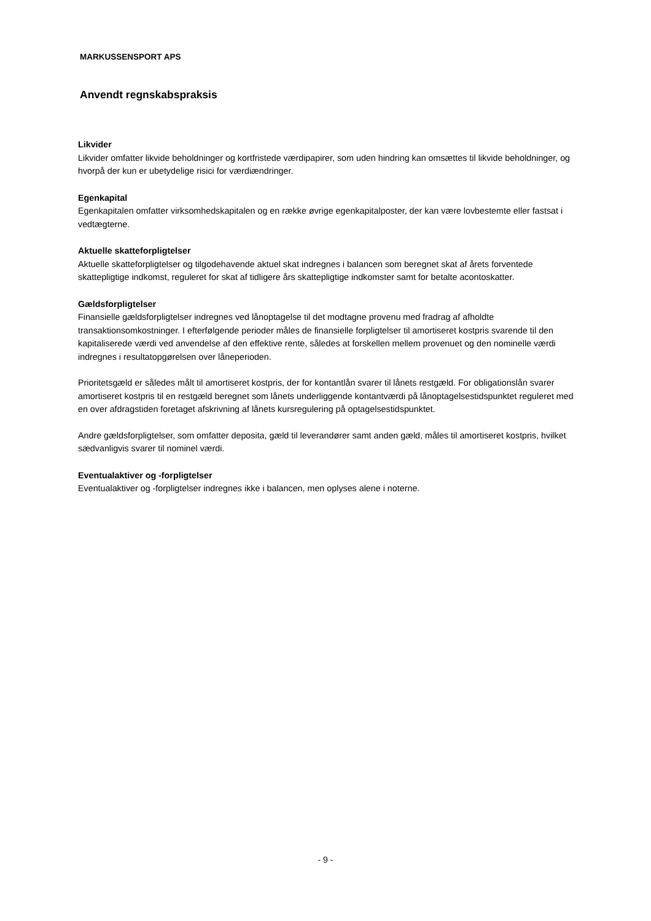MARKUSSENSPORT APS
Anvendt regnskabspraksis
Likvider
Likvider omfatter likvide beholdninger og kortfristede værdipapirer, som uden hindring kan omsættes til likvide beholdninger, og hvorpå der kun er ubetydelige risici for værdiændringer.
Egenkapital
Egenkapitalen omfatter virksomhedskapitalen og en række øvrige egenkapitalposter, der kan være lovbestemte eller fastsat i vedtægterne.
Aktuelle skatteforpligtelser
Aktuelle skatteforpligtelser og tilgodehavende aktuel skat indregnes i balancen som beregnet skat af årets forventede skattepligtige indkomst, reguleret for skat af tidligere års skattepligtige indkomster samt for betalte acontoskatter.
Gældsforpligtelser
Finansielle gældsforpligtelser indregnes ved lånoptagelse til det modtagne provenu med fradrag af afholdte transaktionsomkostninger. I efterfølgende perioder måles de finansielle forpligtelser til amortiseret kostpris svarende til den kapitaliserede værdi ved anvendelse af den effektive rente, således at forskellen mellem provenuet og den nominelle værdi indregnes i resultatopgørelsen over låneperioden.
Prioritetsgæld er således målt til amortiseret kostpris, der for kontantlån svarer til lånets restgæld. For obligationslån svarer amortiseret kostpris til en restgæld beregnet som lånets underliggende kontantværdi på lånoptagelsestidspunktet reguleret med en over afdragstiden foretaget afskrivning af lånets kursregulering på optagelsestidspunktet.
Andre gældsforpligtelser, som omfatter deposita, gæld til leverandører samt anden gæld, måles til amortiseret kostpris, hvilket sædvanligvis svarer til nominel værdi.
Eventualaktiver og -forpligtelser
Eventualaktiver og -forpligtelser indregnes ikke i balancen, men oplyses alene i noterne.
- 9 -